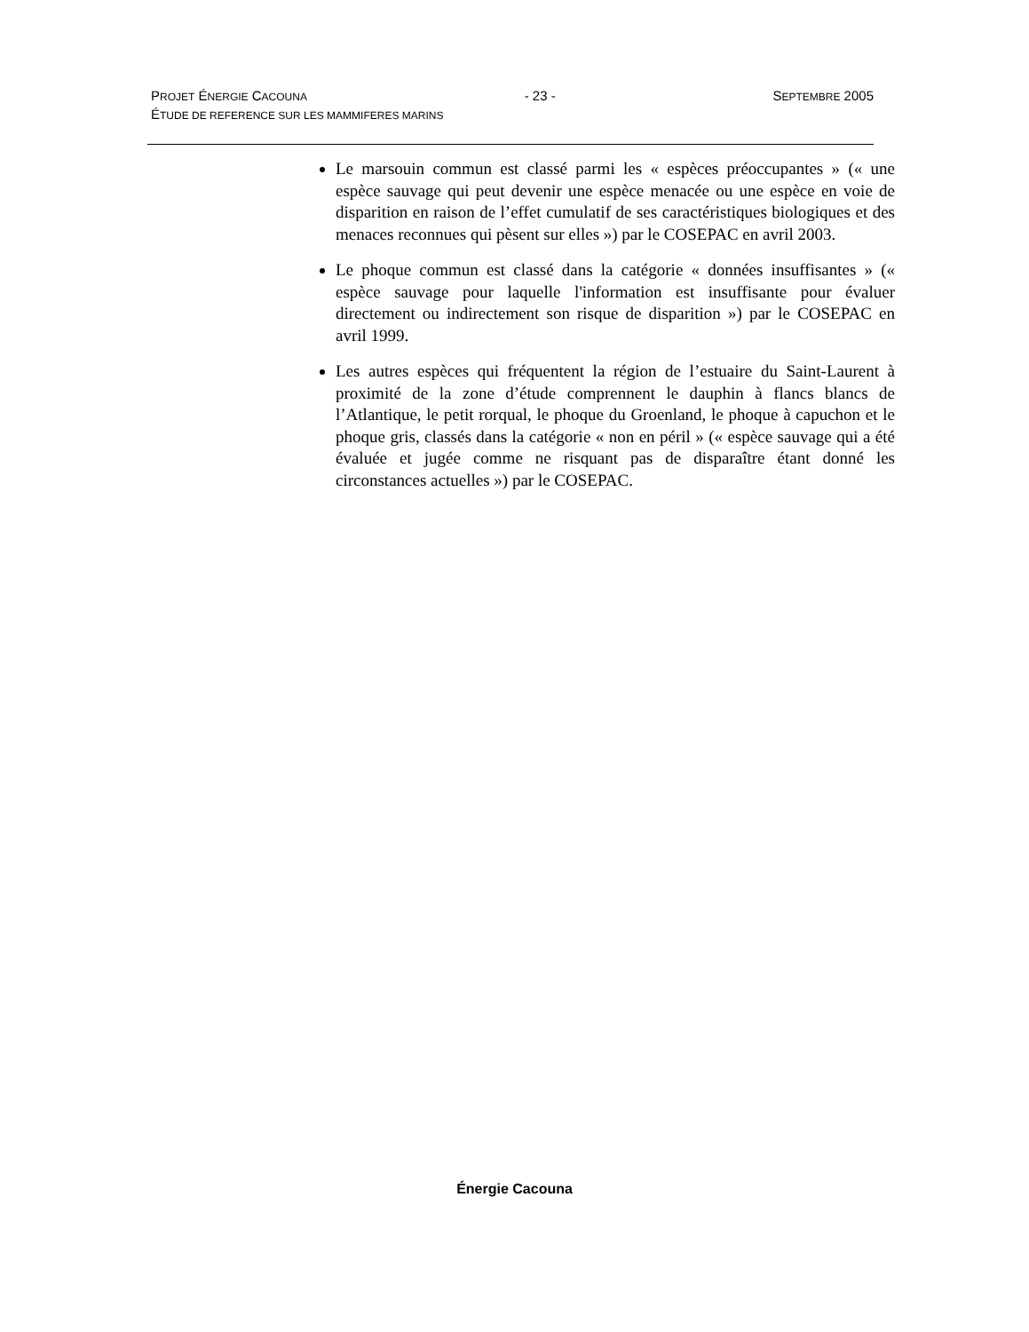PROJET ÉNERGIE CACOUNA - 23 - SEPTEMBRE 2005
ÉTUDE DE REFERENCE SUR LES MAMMIFERES MARINS
Le marsouin commun est classé parmi les « espèces préoccupantes » (« une espèce sauvage qui peut devenir une espèce menacée ou une espèce en voie de disparition en raison de l’effet cumulatif de ses caractéristiques biologiques et des menaces reconnues qui pèsent sur elles ») par le COSEPAC en avril 2003.
Le phoque commun est classé dans la catégorie « données insuffisantes » (« espèce sauvage pour laquelle l'information est insuffisante pour évaluer directement ou indirectement son risque de disparition ») par le COSEPAC en avril 1999.
Les autres espèces qui fréquentent la région de l’estuaire du Saint-Laurent à proximité de la zone d’étude comprennent le dauphin à flancs blancs de l’Atlantique, le petit rorqual, le phoque du Groenland, le phoque à capuchon et le phoque gris, classés dans la catégorie « non en péril » (« espèce sauvage qui a été évaluée et jugée comme ne risquant pas de disparaître étant donné les circonstances actuelles ») par le COSEPAC.
Énergie Cacouna